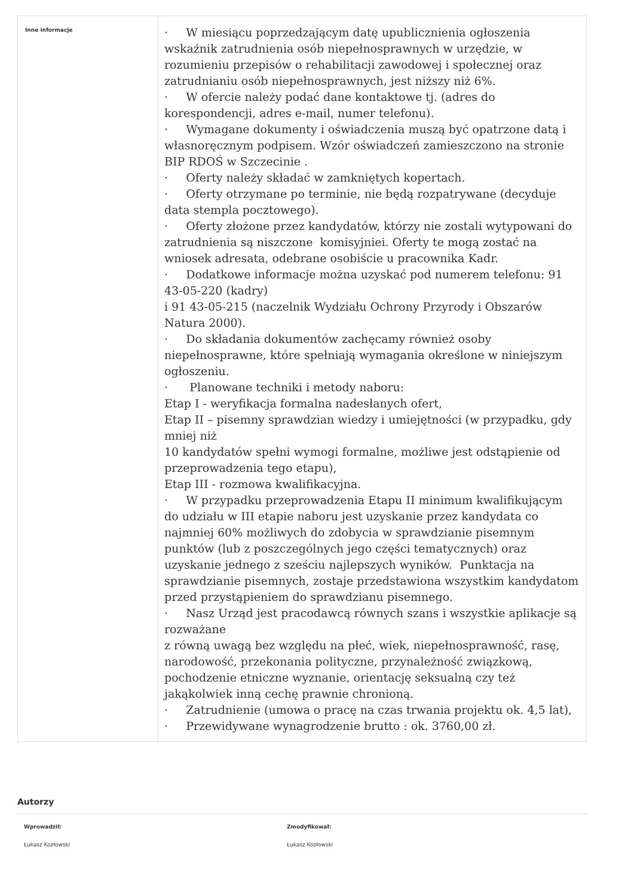| Inne informacje | · W miesiącu poprzedzającym datę upublicznienia ogłoszenia wskaźnik zatrudnienia osób niepełnosprawnych w urzędzie, w rozumieniu przepisów o rehabilitacji zawodowej i społecznej oraz zatrudnianiu osób niepełnosprawnych, jest niższy niż 6%. · W ofercie należy podać dane kontaktowe tj. (adres do korespondencji, adres e-mail, numer telefonu). · Wymagane dokumenty i oświadczenia muszą być opatrzone datą i własnoręcznym podpisem. Wzór oświadczeń zamieszczono na stronie BIP RDOŚ w Szczecinie . · Oferty należy składać w zamkniętych kopertach. · Oferty otrzymane po terminie, nie będą rozpatrywane (decyduje data stempla pocztowego). · Oferty złożone przez kandydatów, którzy nie zostali wytypowani do zatrudnienia są niszczone komisyjniei. Oferty te mogą zostać na wniosek adresata, odebrane osobiście u pracownika Kadr. · Dodatkowe informacje można uzyskać pod numerem telefonu: 91 43-05-220 (kadry) i 91 43-05-215 (naczelnik Wydziału Ochrony Przyrody i Obszarów Natura 2000). · Do składania dokumentów zachęcamy również osoby niepełnosprawne, które spełniają wymagania określone w niniejszym ogłoszeniu. · Planowane techniki i metody naboru: Etap I - weryfikacja formalna nadesłanych ofert, Etap II – pisemny sprawdzian wiedzy i umiejętności (w przypadku, gdy mniej niż 10 kandydatów spełni wymogi formalne, możliwe jest odstąpienie od przeprowadzenia tego etapu), Etap III - rozmowa kwalifikacyjna. · W przypadku przeprowadzenia Etapu II minimum kwalifikującym do udziału w III etapie naboru jest uzyskanie przez kandydata co najmniej 60% możliwych do zdobycia w sprawdzianie pisemnym punktów (lub z poszczególnych jego części tematycznych) oraz uzyskanie jednego z sześciu najlepszych wyników. Punktacja na sprawdzianie pisemnych, zostaje przedstawiona wszystkim kandydatom przed przystąpieniem do sprawdzianu pisemnego. · Nasz Urząd jest pracodawcą równych szans i wszystkie aplikacje są rozważane z równą uwagą bez względu na płeć, wiek, niepełnosprawność, rasę, narodowość, przekonania polityczne, przynależność związkową, pochodzenie etniczne wyznanie, orientację seksualną czy też jakąkolwiek inną cechę prawnie chronioną. · Zatrudnienie (umowa o pracę na czas trwania projektu ok. 4,5 lat), · Przewidywane wynagrodzenie brutto : ok. 3760,00 zł. |
Autorzy
Wprowadził:
Łukasz Kozłowski
Zmodyfikował:
Łukasz Kozłowski